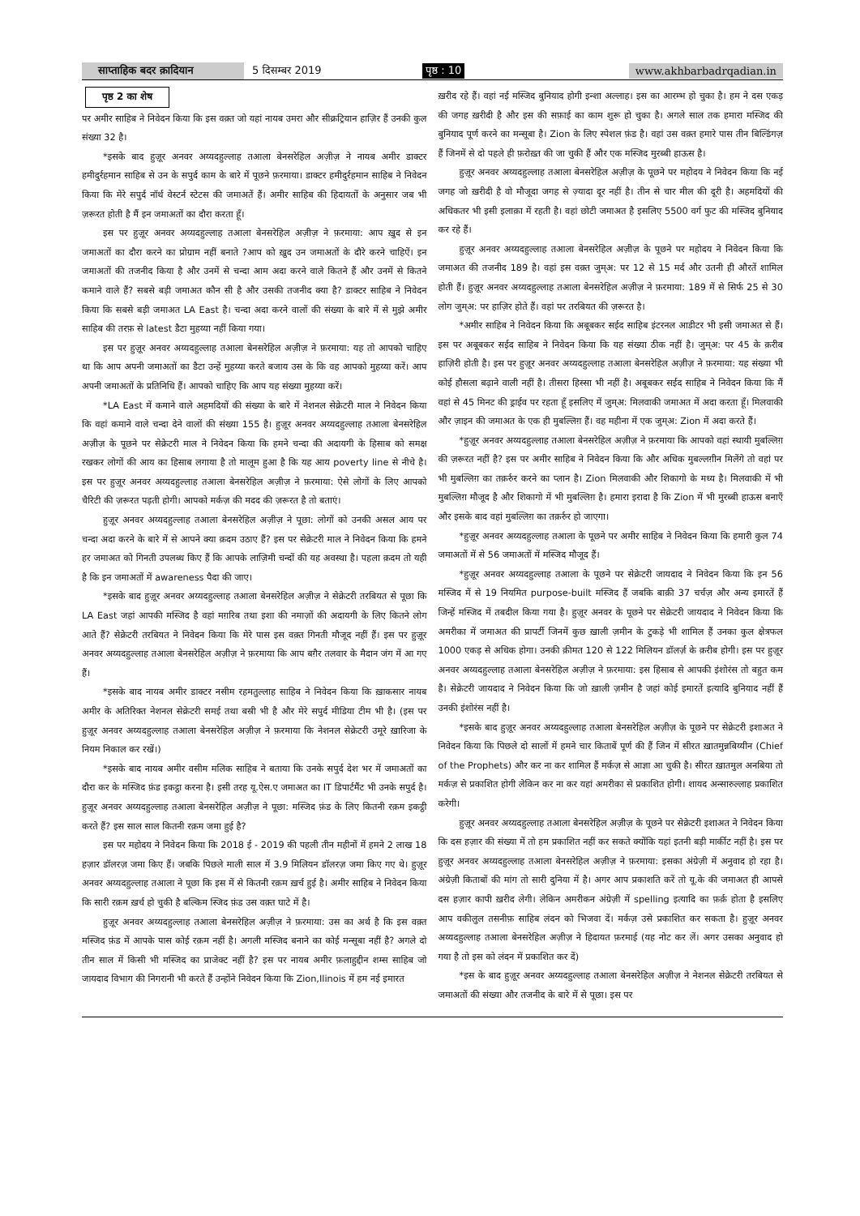साप्ताहिक बदर क़ादियान 5 दिसम्बर 2019 पृष्ठ : 10 www.akhbarbadrqadian.in
पृष्ठ 2 का शेष
पर अमीर साहिब ने निवेदन किया कि इस वक़्त जो यहां नायब उमरा और सीक्रट्रियान हाज़िर हैं उनकी कुल संख्या 32 है।
*इसके बाद हुज़ूर अनवर अय्यदहुल्लाह तआला बेनसरेहिल अज़ीज़ ने नायब अमीर डाक्टर हमीदुर्रहमान साहिब से उन के सपुर्द काम के बारे में पूछने फ़रमाया। डाक्टर हमीदुर्रहमान साहिब ने निवेदन किया कि मेरे सपुर्द नॉर्थ वेस्टर्न स्टेटस की जमाअतें हैं। अमीर साहिब की हिदायतों के अनुसार जब भी ज़रूरत होती है मैं इन जमाअतों का दौरा करता हूँ।
इस पर हुज़ूर अनवर अय्यदहुल्लाह तआला बेनसरेहिल अज़ीज़ ने फ़रमाया: आप ख़ुद से इन जमाअतों का दौरा करने का प्रोग्राम नहीं बनाते ?आप को ख़ुद उन जमाअतों के दौरे करने चाहिऐं। इन जमाअतों की तजनीद किया है और उनमें से चन्दा आम अदा करने वाले कितने हैं और उनमें से कितने कमाने वाले हैं? सबसे बड़ी जमाअत कौन सी है और उसकी तजनीद क्या है? डाक्टर साहिब ने निवेदन किया कि सबसे बड़ी जमाअत LA East है। चन्दा अदा करने वालों की संख्या के बारे में से मुझे अमीर साहिब की तरफ़ से latest डैटा मुहय्या नहीं किया गया।
इस पर हुज़ूर अनवर अय्यदहुल्लाह तआला बेनसरेहिल अज़ीज़ ने फ़रमाया: यह तो आपको चाहिए था कि आप अपनी जमाअतों का डैटा उन्हें मुहय्या करते बजाय उस के कि वह आपको मुहय्या करें। आप अपनी जमाअतों के प्रतिनिधि हैं। आपको चाहिए कि आप यह संख्या मुहय्या करें।
*LA East में कमाने वाले अहमदियों की संख्या के बारे में नेशनल सेक्रेटरी माल ने निवेदन किया कि वहां कमाने वाले चन्दा देने वालों की संख्या 155 है। हुज़ूर अनवर अय्यदहुल्लाह तआला बेनसरेहिल अज़ीज़ के पूछने पर सेक्रेटरी माल ने निवेदन किया कि हमने चन्दा की अदायगी के हिसाब को समक्ष रखकर लोगों की आय का हिसाब लगाया है तो मालूम हुआ है कि यह आय poverty line से नीचे है। इस पर हुज़ूर अनवर अय्यदहुल्लाह तआला बेनसरेहिल अज़ीज़ ने फ़रमाया: ऐसे लोगों के लिए आपको चैरिटी की ज़रूरत पड़ती होगी। आपको मर्कज़ की मदद की ज़रूरत है तो बताएं।
हुज़ूर अनवर अय्यदहुल्लाह तआला बेनसरेहिल अज़ीज़ ने पूछा: लोगों को उनकी असल आय पर चन्दा अदा करने के बारे में से आपने क्या क़दम उठाए हैं? इस पर सेक्रेटरी माल ने निवेदन किया कि हमने हर जमाअत को गिनती उपलब्ध किए हैं कि आपके लाज़िमी चन्दों की यह अवस्था है। पहला क़दम तो यही है कि इन जमाअतों में awareness पैदा की जाए।
*इसके बाद हुज़ूर अनवर अय्यदहुल्लाह तआला बेनसरेहिल अज़ीज़ ने सेक्रेटरी तरबियत से पूछा कि LA East जहां आपकी मस्जिद है वहां मग़रिब तथा इशा की नमाज़ों की अदायगी के लिए कितने लोग आते हैं? सेक्रेटरी तरबियत ने निवेदन किया कि मेरे पास इस वक़्त गिनती मौजूद नहीं हैं। इस पर हुज़ूर अनवर अय्यदहुल्लाह तआला बेनसरेहिल अज़ीज़ ने फ़रमाया कि आप बग़ैर तलवार के मैदान जंग में आ गए हैं।
*इसके बाद नायब अमीर डाक्टर नसीम रहमतुल्लाह साहिब ने निवेदन किया कि ख़ाकसार नायब अमीर के अतिरिक्त नेशनल सेक्रेटरी समई तथा बस्री भी है और मेरे सपुर्द मीडिया टीम भी है। (इस पर हुज़ूर अनवर अय्यदहुल्लाह तआला बेनसरेहिल अज़ीज़ ने फ़रमाया कि नेशनल सेक्रेटरी उमूरे ख़ारिजा के नियम निकाल कर रखें।)
*इसके बाद नायब अमीर वसीम मलिक साहिब ने बताया कि उनके सपुर्द देश भर में जमाअतों का दौरा कर के मस्जिद फ़ंड इकट्ठा करना है। इसी तरह यू.ऐस.ए जमाअत का IT डिपार्टमैंट भी उनके सपुर्द है। हुज़ूर अनवर अय्यदहुल्लाह तआला बेनसरेहिल अज़ीज़ ने पूछा: मस्जिद फ़ंड के लिए कितनी रक़म इकट्ठी करते हैं? इस साल साल कितनी रक़म जमा हुई है?
इस पर महोदय ने निवेदन किया कि 2018 ई - 2019 की पहली तीन महीनों में हमने 2 लाख 18 हज़ार डॉलरज़ जमा किए हैं। जबकि पिछले माली साल में 3.9 मिलियन डॉलरज़ जमा किए गए थे। हुज़ूर अनवर अय्यदहुल्लाह तआला ने पूछा कि इस में से कितनी रक़म ख़र्च हुई है। अमीर साहिब ने निवेदन किया कि सारी रक़म ख़र्च हो चुकी है बल्किम स्जिद फ़ंड उस वक़्त घाटे में है।
हुज़ूर अनवर अय्यदहुल्लाह तआला बेनसरेहिल अज़ीज़ ने फ़रमाया: उस का अर्थ है कि इस वक़्त मस्जिद फ़ंड में आपके पास कोई रक़म नहीं है। अगली मस्जिद बनाने का कोई मन्सूबा नहीं है? अगले दो तीन साल में किसी भी मस्जिद का प्राजेक्ट नहीं है? इस पर नायब अमीर फ़लाहुद्दीन शम्स साहिब जो जायदाद विभाग की निगरानी भी करते हैं उन्होंने निवेदन किया कि Zion,Ilinois में हम नई इमारत
ख़रीद रहे हैं। वहां नई मस्जिद बुनियाद होगी इन्शा अल्लाह। इस का आरम्भ हो चुका है। हम ने दस एकड़ की जगह ख़रीदी है और इस की सफ़ाई का काम शुरू हो चुका है। अगले साल तक हमारा मस्जिद की बुनियाद पूर्ण करने का मन्सूबा है। Zion के लिए स्पेशल फ़ंड है। वहां उस वक़्त हमारे पास तीन बिल्डिंगज़ हैं जिनमें से दो पहले ही फ़रोख़्त की जा चुकी हैं और एक मस्जिद मुरब्बी हाऊस है।
हुज़ूर अनवर अय्यदहुल्लाह तआला बेनसरेहिल अज़ीज़ के पूछने पर महोदय ने निवेदन किया कि नई जगह जो ख़रीदी है वो मौजूदा जगह से ज़्यादा दूर नहीं है। तीन से चार मील की दूरी है। अहमदियों की अधिकतर भी इसी इलाक़ा में रहती है। वहां छोटी जमाअत है इसलिए 5500 वर्ग फुट की मस्जिद बुनियाद कर रहे हैं।
हुज़ूर अनवर अय्यदहुल्लाह तआला बेनसरेहिल अज़ीज़ के पूछने पर महोदय ने निवेदन किया कि जमाअत की तजनीद 189 है। वहां इस वक़्त जुम्अ: पर 12 से 15 मर्द और उतनी ही औरतें शामिल होती हैं। हुज़ूर अनवर अय्यदहुल्लाह तआला बेनसरेहिल अज़ीज़ ने फ़रमाया: 189 में से सिर्फ 25 से 30 लोग जुम्अ: पर हाज़िर होते हैं। वहां पर तरबियत की ज़रूरत है।
*अमीर साहिब ने निवेदन किया कि अबूबकर सईद साहिब इंटरनल आडीटर भी इसी जमाअत से हैं। इस पर अबूबकर सईद साहिब ने निवेदन किया कि यह संख्या ठीक नहीं है। जुम्अ: पर 45 के क़रीब हाज़िरी होती है। इस पर हुज़ूर अनवर अय्यदहुल्लाह तआला बेनसरेहिल अज़ीज़ ने फ़रमाया: यह संख्या भी कोई हौसला बढ़ाने वाली नहीं है। तीसरा हिस्सा भी नहीं है। अबूबकर सईद साहिब ने निवेदन किया कि मैं वहां से 45 मिनट की ड्राईव पर रहता हूँ इसलिए में जुम्अ: मिलवाकी जमाअत में अदा करता हूँ। मिलवाकी और ज़ाइन की जमाअत के एक ही मुबल्लिग़ हैं। वह महीना में एक जुम्अ: Zion में अदा करते हैं।
*हुज़ूर अनवर अय्यदहुल्लाह तआला बेनसरेहिल अज़ीज़ ने फ़रमाया कि आपको वहां स्थायी मुबल्लिग़ की ज़रूरत नहीं है? इस पर अमीर साहिब ने निवेदन किया कि और अधिक मुबल्लग़ीन मिलेंगे तो वहां पर भी मुबल्लिग़ का तक़र्रुर करने का प्लान है। Zion मिलवाकी और शिकागो के मध्य है। मिलवाकी में भी मुबल्लिग़ मौजूद है और शिकागो में भी मुबल्लिग़ है। हमारा इरादा है कि Zion में भी मुरब्बी हाऊस बनाएँ और इसके बाद वहां मुबल्लिग़ का तक़र्रुर हो जाएगा।
*हुज़ूर अनवर अय्यदहुल्लाह तआला के पूछने पर अमीर साहिब ने निवेदन किया कि हमारी कुल 74 जमाअतों में से 56 जमाअतों में मस्जिद मौजूद हैं।
*हुज़ूर अनवर अय्यदहुल्लाह तआला के पूछने पर सेक्रेटरी जायदाद ने निवेदन किया कि इन 56 मस्जिद में से 19 नियमित purpose-built मस्जिद हैं जबकि बाक़ी 37 चर्चज़ और अन्य इमारतें हैं जिन्हें मस्जिद में तबदील किया गया है। हुज़ूर अनवर के पूछने पर सेक्रेटरी जायदाद ने निवेदन किया कि अमरीका में जमाअत की प्रापर्टी जिनमें कुछ ख़ाली ज़मीन के टुकड़े भी शामिल हैं उनका कुल क्षेत्रफल 1000 एकड़ से अधिक होगा। उनकी क़ीमत 120 से 122 मिलियन डॉलर्ज़ के क़रीब होगी। इस पर हुज़ूर अनवर अय्यदहुल्लाह तआला बेनसरेहिल अज़ीज़ ने फ़रमाया: इस हिसाब से आपकी इंशोरंस तो बहुत कम है। सेक्रेटरी जायदाद ने निवेदन किया कि जो ख़ाली ज़मीन है जहां कोई इमारतें इत्यादि बुनियाद नहीं हैं उनकी इंशोरंस नहीं है।
*इसके बाद हुज़ूर अनवर अय्यदहुल्लाह तआला बेनसरेहिल अज़ीज़ के पूछने पर सेक्रेटरी इशाअत ने निवेदन किया कि पिछले दो सालों में हमने चार किताबें पूर्ण की हैं जिन में सीरत ख़ातमुन्नबिय्यीन (Chief of the Prophets) और कर ना कर शामिल हैं मर्कज़ से आज्ञा आ चुकी है। सीरत ख़ातमुल अनबिया तो मर्कज़ से प्रकाशित होगी लेकिन कर ना कर यहां अमरीका से प्रकाशित होगी। शायद अन्सारुल्लाह प्रकाशित करेगी।
हुज़ूर अनवर अय्यदहुल्लाह तआला बेनसरेहिल अज़ीज़ के पूछने पर सेक्रेटरी इशाअत ने निवेदन किया कि दस हज़ार की संख्या में तो हम प्रकाशित नहीं कर सकते क्योंकि यहां इतनी बड़ी मार्कीट नहीं है। इस पर हुज़ूर अनवर अय्यदहुल्लाह तआला बेनसरेहिल अज़ीज़ ने फ़रमाया: इसका अंग्रेज़ी में अनुवाद हो रहा है। अंग्रेज़ी किताबों की मांग तो सारी दुनिया में है। अगर आप प्रकाशति करें तो यू.के की जमाअत ही आपसे दस हज़ार कापी ख़रीद लेगी। लेकिन अमरीकन अंग्रेज़ी में spelling इत्यादि का फ़र्क़ होता है इसलिए आप वकीलुल तसनीफ़ साहिब लंदन को भिजवा दें। मर्कज़ उसे प्रकाशित कर सकता है। हुज़ूर अनवर अय्यदहुल्लाह तआला बेनसरेहिल अज़ीज़ ने हिदायत फ़रमाई (यह नोट कर लें। अगर उसका अनुवाद हो गया है तो इस को लंदन में प्रकाशित कर दें)
*इस के बाद हुज़ूर अनवर अय्यदहुल्लाह तआला बेनसरेहिल अज़ीज़ ने नेशनल सेक्रेटरी तरबियत से जमाअतों की संख्या और तजनीद के बारे में से पूछा। इस पर